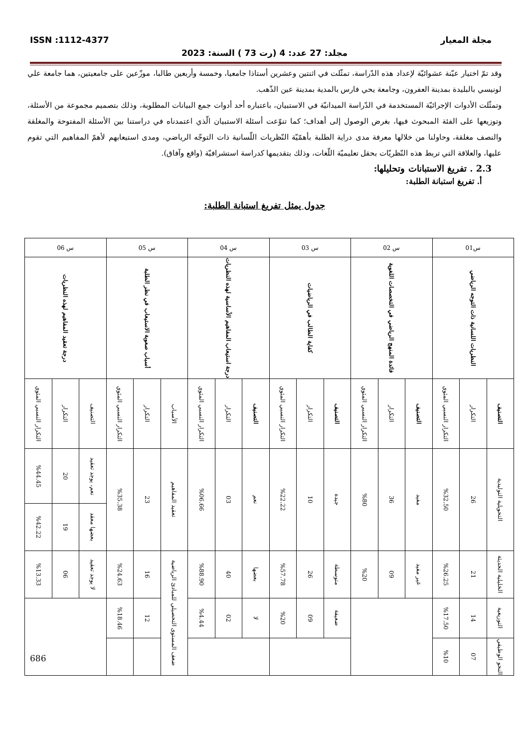مجلة المعيار ISSN :1112-4377
مجلد: 27 عدد: 4 (رت 73 ) السنة: 2023
وقد تمّ اختيار عيّنة عشوائيّة لإعداد هذه الدّراسة، تمثّلت في اثنتين وعشرين أستاذا جامعيا، وخمسة وأربعين طالبا، موزّعين على جامعيتين، هما جامعة علي لونيسي بالبليدة بمدينة العفرون، وجامعة يحي فارس بالمدية بمدينة عين الذّهب.
وتمثّلت الأدوات الإجرائيّة المستخدمة في الدّراسة الميدانيّة في الاستبيان، باعتباره أحد أدوات جمع البيانات المطلوبة، وذلك بتصميم مجموعة من الأسئلة، وتوزيعها على الفئة المبحوث فيها، بغرض الوصول إلى أهداف؛ كما تنوّعت أسئلة الاستبيان الّذي اعتمدناه في دراستنا بين الأسئلة المفتوحة والمغلقة والنصف مغلقة، وحاولنا من خلالها معرفة مدى دراية الطلبة بأهمّيّة النّظريات اللّسانية ذات التوجّه الرياضي، ومدى استيعابهم لأهمّ المفاهيم التي تقوم عليها، والعلاقة التي تربط هذه النّظريّات بحقل تعليميّة اللّغات، وذلك بتقديمها كدراسة استشرافيّة (واقع وآفاق).
2.3 . تفريغ الاستبانات وتحليلها:
أ. تفريغ استبانة الطلبة:
جدول يمثل تفريغ استبانة الطلبة:
| س01 | | | س 02 | | | س 03 | | | س 04 | | | س 05 | | | س 06 | | |
| النظريات اللسانية ذات التوجه الرياضي | | | فائدة المنهج الرياضي في التخصصات اللغوية | | | كفاية الطالب في الرياضيات | | | درجة استيعاب المفاهيم الأساسية لهذه النظريات | | | أسباب صعوبة الاستيعاب في نظر الطلبة | | | درجة تعقيد المفاهيم لهذه النظريات | | |
| التصنيف | التكرار | التكرار النسبي المئوي | التصنيف | التكرار | التكرار النسبي المئوي | التصنيف | التكرار | التكرار النسبي المئوي | التصنيف | التكرار | التكرار النسبي المئوي | الأسباب | التكرار | التكرار النسبي المئوي | التصنيف | التكرار | التكرار النسبي المئوي |
| التحويلية التوليدية | 26 | %32.50 | مفيد | 36 | %80 | جيدة | 10 | %22.22 | نعم | 03 | %06.66 | تعقيد المفاهيم | 23 | %35.38 | نعم، يوجد تعقيد | 20 | %44.45 |
| | | | | | | | | | | | | | | | بعضها معقد | 19 | %42.22 |
| الخليلية الحديثة | 21 | %26.25 | غير مفيد | 09 | %20 | متوسطة | 26 | %57.78 | بعضها | 40 | %88.90 | ضعف المستوى التحصيلي للمبادئ الرياضية | 16 | %24.63 | لا يوجد تعقيد | 06 | %13.33 |
| التوزيعية | 14 | %17.50 | | | | ضعيفة | 09 | %20 | لا | 02 | %4.44 | | 12 | %18.46 | | | |
| النحو الوظيفي | 07 | %10 | | | | | | | | | | | | | | | |
686